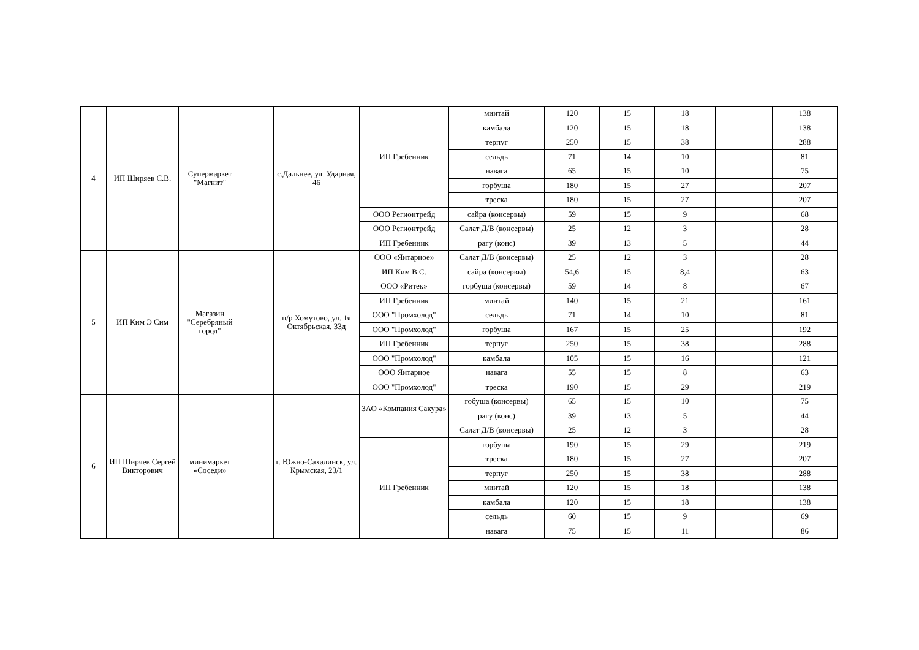| 4 | ИП Ширяев С.В. | Супермаркет "Магнит" | | с.Дальнее, ул. Ударная, 46 | ИП Гребенник | минтай | 120 | 15 | 18 | | 138 |
| | | | | | | камбала | 120 | 15 | 18 | | 138 |
| | | | | | | терпуг | 250 | 15 | 38 | | 288 |
| | | | | | | сельдь | 71 | 14 | 10 | | 81 |
| | | | | | | навага | 65 | 15 | 10 | | 75 |
| | | | | | | горбуша | 180 | 15 | 27 | | 207 |
| | | | | | | треска | 180 | 15 | 27 | | 207 |
| | | | | | ООО Регионтрейд | сайра (консервы) | 59 | 15 | 9 | | 68 |
| | | | | | ООО Регионтрейд | Салат Д/В (консервы) | 25 | 12 | 3 | | 28 |
| | | | | | ИП Гребенник | рагу (конс) | 39 | 13 | 5 | | 44 |
| 5 | ИП Ким Э Сим | Магазин "Серебряный город" | | п/р Хомутово, ул. 1я Октябрьская, 33д | ООО «Янтарное» | Салат Д/В (консервы) | 25 | 12 | 3 | | 28 |
| | | | | | ИП Ким В.С. | сайра (консервы) | 54,6 | 15 | 8,4 | | 63 |
| | | | | | ООО «Ритек» | горбуша (консервы) | 59 | 14 | 8 | | 67 |
| | | | | | ИП Гребенник | минтай | 140 | 15 | 21 | | 161 |
| | | | | | ООО "Промхолод" | сельдь | 71 | 14 | 10 | | 81 |
| | | | | | ООО "Промхолод" | горбуша | 167 | 15 | 25 | | 192 |
| | | | | | ИП Гребенник | терпуг | 250 | 15 | 38 | | 288 |
| | | | | | ООО "Промхолод" | камбала | 105 | 15 | 16 | | 121 |
| | | | | | ООО Янтарное | навага | 55 | 15 | 8 | | 63 |
| | | | | | ООО "Промхолод" | треска | 190 | 15 | 29 | | 219 |
| 6 | ИП Ширяев Сергей Викторович | минимаркет «Соседи» | | г. Южно-Сахалинск, ул. Крымская, 23/1 | ЗАО «Компания Сакура» | гобуша (консервы) | 65 | 15 | 10 | | 75 |
| | | | | | | рагу (конс) | 39 | 13 | 5 | | 44 |
| | | | | | | Салат Д/В (консервы) | 25 | 12 | 3 | | 28 |
| | | | | | ИП Гребенник | горбуша | 190 | 15 | 29 | | 219 |
| | | | | | | треска | 180 | 15 | 27 | | 207 |
| | | | | | | терпуг | 250 | 15 | 38 | | 288 |
| | | | | | | минтай | 120 | 15 | 18 | | 138 |
| | | | | | | камбала | 120 | 15 | 18 | | 138 |
| | | | | | | сельдь | 60 | 15 | 9 | | 69 |
| | | | | | | навага | 75 | 15 | 11 | | 86 |